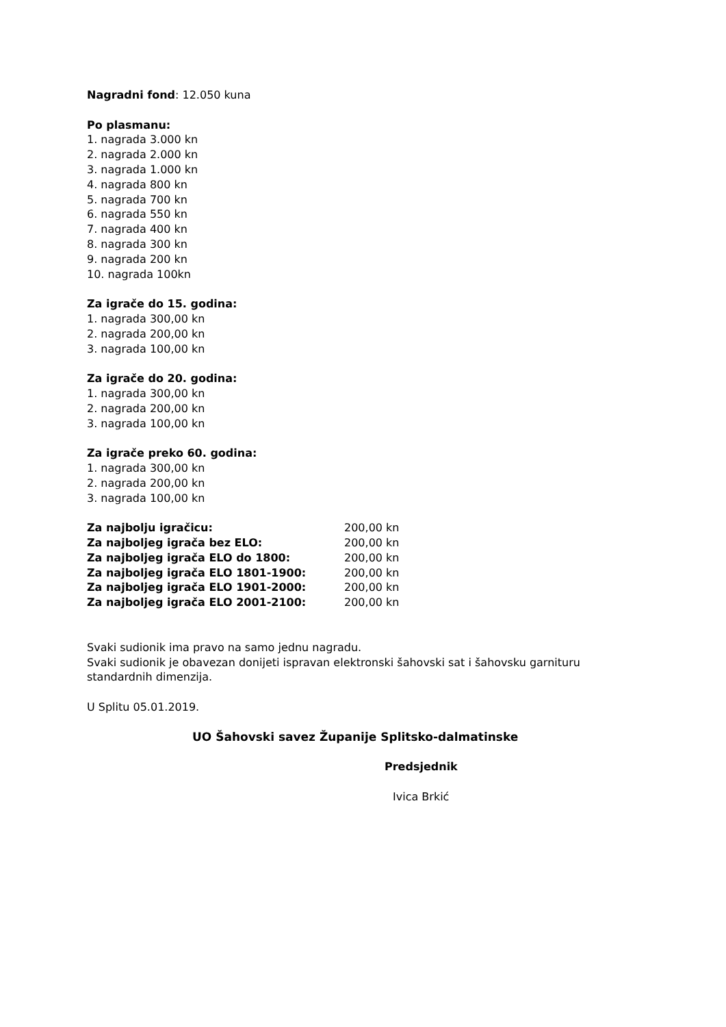Nagradni fond: 12.050 kuna
Po plasmanu:
1. nagrada 3.000 kn
2. nagrada 2.000 kn
3. nagrada 1.000 kn
4. nagrada 800 kn
5. nagrada 700 kn
6. nagrada 550 kn
7. nagrada 400 kn
8. nagrada 300 kn
9. nagrada 200 kn
10. nagrada 100kn
Za igrače do 15. godina:
1. nagrada 300,00 kn
2. nagrada 200,00 kn
3. nagrada 100,00 kn
Za igrače do 20. godina:
1. nagrada 300,00 kn
2. nagrada 200,00 kn
3. nagrada 100,00 kn
Za igrače preko 60. godina:
1. nagrada 300,00 kn
2. nagrada 200,00 kn
3. nagrada 100,00 kn
Za najbolju igračicu: 200,00 kn
Za najboljeg igrača bez ELO: 200,00 kn
Za najboljeg igrača ELO do 1800: 200,00 kn
Za najboljeg igrača ELO 1801-1900: 200,00 kn
Za najboljeg igrača ELO 1901-2000: 200,00 kn
Za najboljeg igrača ELO 2001-2100: 200,00 kn
Svaki sudionik ima pravo na samo jednu nagradu.
Svaki sudionik je obavezan donijeti ispravan elektronski šahovski sat i šahovsku garnituru standardnih dimenzija.
U Splitu 05.01.2019.
UO Šahovski savez Županije Splitsko-dalmatinske
Predsjednik
Ivica Brkić